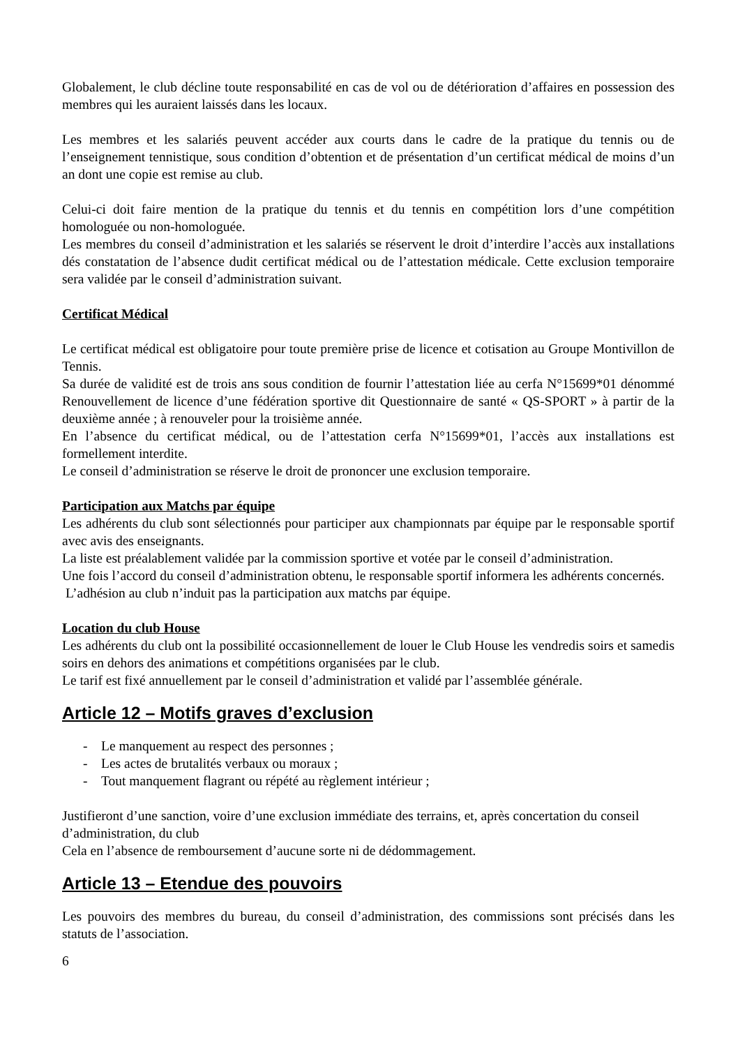Globalement, le club décline toute responsabilité en cas de vol ou de détérioration d’affaires en possession des membres qui les auraient laissés dans les locaux.
Les membres et les salariés peuvent accéder aux courts dans le cadre de la pratique du tennis ou de l’enseignement tennistique, sous condition d’obtention et de présentation d’un certificat médical de moins d’un an dont une copie est remise au club.
Celui-ci doit faire mention de la pratique du tennis et du tennis en compétition lors d’une compétition homologuée ou non-homologuée.
Les membres du conseil d’administration et les salariés se réservent le droit d’interdire l’accès aux installations dés constatation de l’absence dudit certificat médical ou de l’attestation médicale. Cette exclusion temporaire sera validée par le conseil d’administration suivant.
Certificat Médical
Le certificat médical est obligatoire pour toute première prise de licence et cotisation au Groupe Montivillon de Tennis.
Sa durée de validité est de trois ans sous condition de fournir l’attestation liée au cerfa N°15699*01 dénommé Renouvellement de licence d’une fédération sportive dit Questionnaire de santé « QS-SPORT » à partir de la deuxième année ; à renouveler pour la troisième année.
En l’absence du certificat médical, ou de l’attestation cerfa N°15699*01, l’accès aux installations est formellement interdite.
Le conseil d’administration se réserve le droit de prononcer une exclusion temporaire.
Participation aux Matchs par équipe
Les adhérents du club sont sélectionnés pour participer aux championnats par équipe par le responsable sportif avec avis des enseignants.
La liste est préalablement validée par la commission sportive et votée par le conseil d’administration.
Une fois l’accord du conseil d’administration obtenu, le responsable sportif informera les adhérents concernés.
L’adhésion au club n’induit pas la participation aux matchs par équipe.
Location du club House
Les adhérents du club ont la possibilité occasionnellement de louer le Club House les vendredis soirs et samedis soirs en dehors des animations et compétitions organisées par le club.
Le tarif est fixé annuellement par le conseil d’administration et validé par l’assemblée générale.
Article 12 – Motifs graves d’exclusion
- Le manquement au respect des personnes ;
- Les actes de brutalités verbaux ou moraux ;
- Tout manquement flagrant ou répété au règlement intérieur ;
Justifieront d’une sanction, voire d’une exclusion immédiate des terrains, et, après concertation du conseil d’administration, du club
Cela en l’absence de remboursement d’aucune sorte ni de dédommagement.
Article 13 – Etendue des pouvoirs
Les pouvoirs des membres du bureau, du conseil d’administration, des commissions sont précisés dans les statuts de l’association.
6